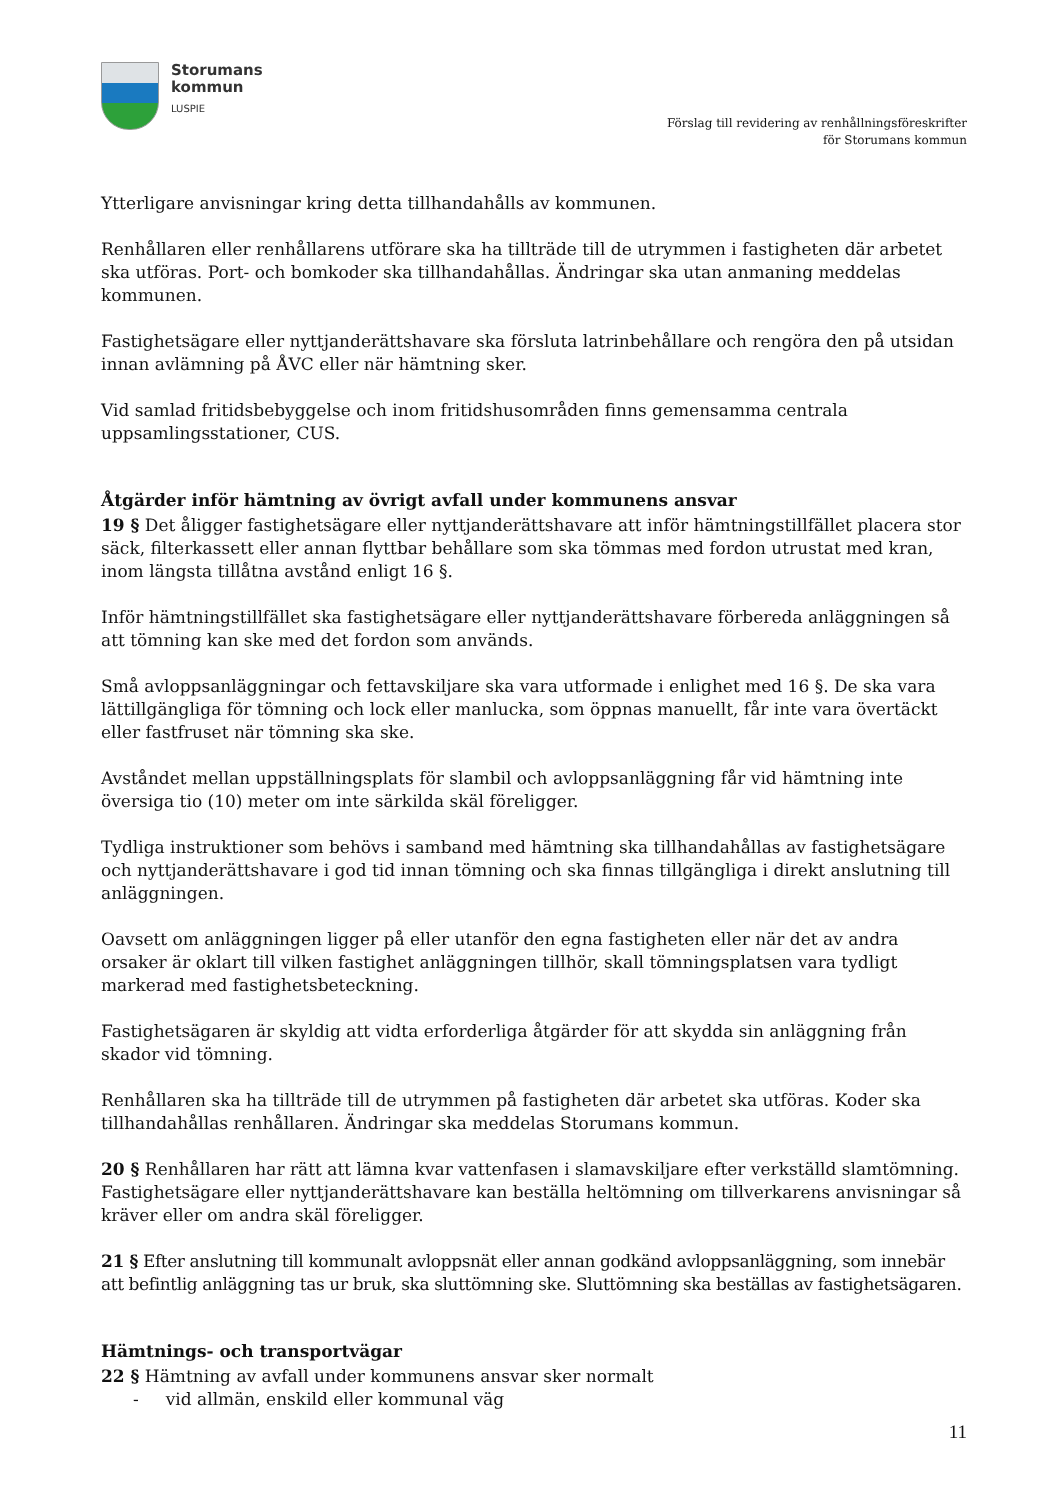Storumans
kommun
LUSPIE
Förslag till revidering av renhållningsföreskrifter
för Storumans kommun
Ytterligare anvisningar kring detta tillhandahålls av kommunen.
Renhållaren eller renhållarens utförare ska ha tillträde till de utrymmen i fastigheten där arbetet ska utföras. Port- och bomkoder ska tillhandahållas. Ändringar ska utan anmaning meddelas kommunen.
Fastighetsägare eller nyttjanderättshavare ska försluta latrinbehållare och rengöra den på utsidan innan avlämning på ÅVC eller när hämtning sker.
Vid samlad fritidsbebyggelse och inom fritidshusområden finns gemensamma centrala uppsamlingsstationer, CUS.
Åtgärder inför hämtning av övrigt avfall under kommunens ansvar
19 § Det åligger fastighetsägare eller nyttjanderättshavare att inför hämtningstillfället placera stor säck, filterkassett eller annan flyttbar behållare som ska tömmas med fordon utrustat med kran, inom längsta tillåtna avstånd enligt 16 §.
Inför hämtningstillfället ska fastighetsägare eller nyttjanderättshavare förbereda anläggningen så att tömning kan ske med det fordon som används.
Små avloppsanläggningar och fettavskiljare ska vara utformade i enlighet med 16 §. De ska vara lättillgängliga för tömning och lock eller manlucka, som öppnas manuellt, får inte vara övertäckt eller fastfruset när tömning ska ske.
Avståndet mellan uppställningsplats för slambil och avloppsanläggning får vid hämtning inte översiga tio (10) meter om inte särkilda skäl föreligger.
Tydliga instruktioner som behövs i samband med hämtning ska tillhandahållas av fastighetsägare och nyttjanderättshavare i god tid innan tömning och ska finnas tillgängliga i direkt anslutning till anläggningen.
Oavsett om anläggningen ligger på eller utanför den egna fastigheten eller när det av andra orsaker är oklart till vilken fastighet anläggningen tillhör, skall tömningsplatsen vara tydligt markerad med fastighetsbeteckning.
Fastighetsägaren är skyldig att vidta erforderliga åtgärder för att skydda sin anläggning från skador vid tömning.
Renhållaren ska ha tillträde till de utrymmen på fastigheten där arbetet ska utföras. Koder ska tillhandahållas renhållaren. Ändringar ska meddelas Storumans kommun.
20 § Renhållaren har rätt att lämna kvar vattenfasen i slamavskiljare efter verkställd slamtömning. Fastighetsägare eller nyttjanderättshavare kan beställa heltömning om tillverkarens anvisningar så kräver eller om andra skäl föreligger.
21 § Efter anslutning till kommunalt avloppsnät eller annan godkänd avloppsanläggning, som innebär att befintlig anläggning tas ur bruk, ska sluttömning ske. Sluttömning ska beställas av fastighetsägaren.
Hämtnings- och transportvägar
22 § Hämtning av avfall under kommunens ansvar sker normalt
- vid allmän, enskild eller kommunal väg
11